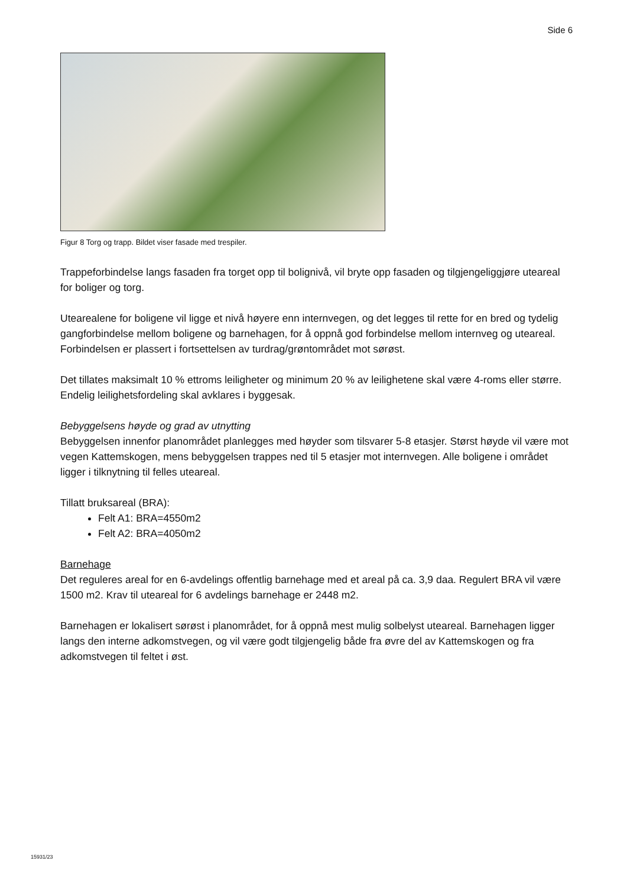Side 6
Figur 8 Torg og trapp. Bildet viser fasade med trespiler.
Trappeforbindelse langs fasaden fra torget opp til bolignivå, vil bryte opp fasaden og tilgjengeliggjøre uteareal for boliger og torg.
Utearealene for boligene vil ligge et nivå høyere enn internvegen, og det legges til rette for en bred og tydelig gangforbindelse mellom boligene og barnehagen, for å oppnå god forbindelse mellom internveg og uteareal. Forbindelsen er plassert i fortsettelsen av turdrag/grøntområdet mot sørøst.
Det tillates maksimalt 10 % ettroms leiligheter og minimum 20 % av leilighetene skal være 4-roms eller større. Endelig leilighetsfordeling skal avklares i byggesak.
Bebyggelsens høyde og grad av utnytting
Bebyggelsen innenfor planområdet planlegges med høyder som tilsvarer 5-8 etasjer. Størst høyde vil være mot vegen Kattemskogen, mens bebyggelsen trappes ned til 5 etasjer mot internvegen. Alle boligene i området ligger i tilknytning til felles uteareal.
Tillatt bruksareal (BRA):
Felt A1: BRA=4550m2
Felt A2: BRA=4050m2
Barnehage
Det reguleres areal for en 6-avdelings offentlig barnehage med et areal på ca. 3,9 daa. Regulert BRA vil være 1500 m2. Krav til uteareal for 6 avdelings barnehage er 2448 m2.
Barnehagen er lokalisert sørøst i planområdet, for å oppnå mest mulig solbelyst uteareal. Barnehagen ligger langs den interne adkomstvegen, og vil være godt tilgjengelig både fra øvre del av Kattemskogen og fra adkomstvegen til feltet i øst.
15931/23